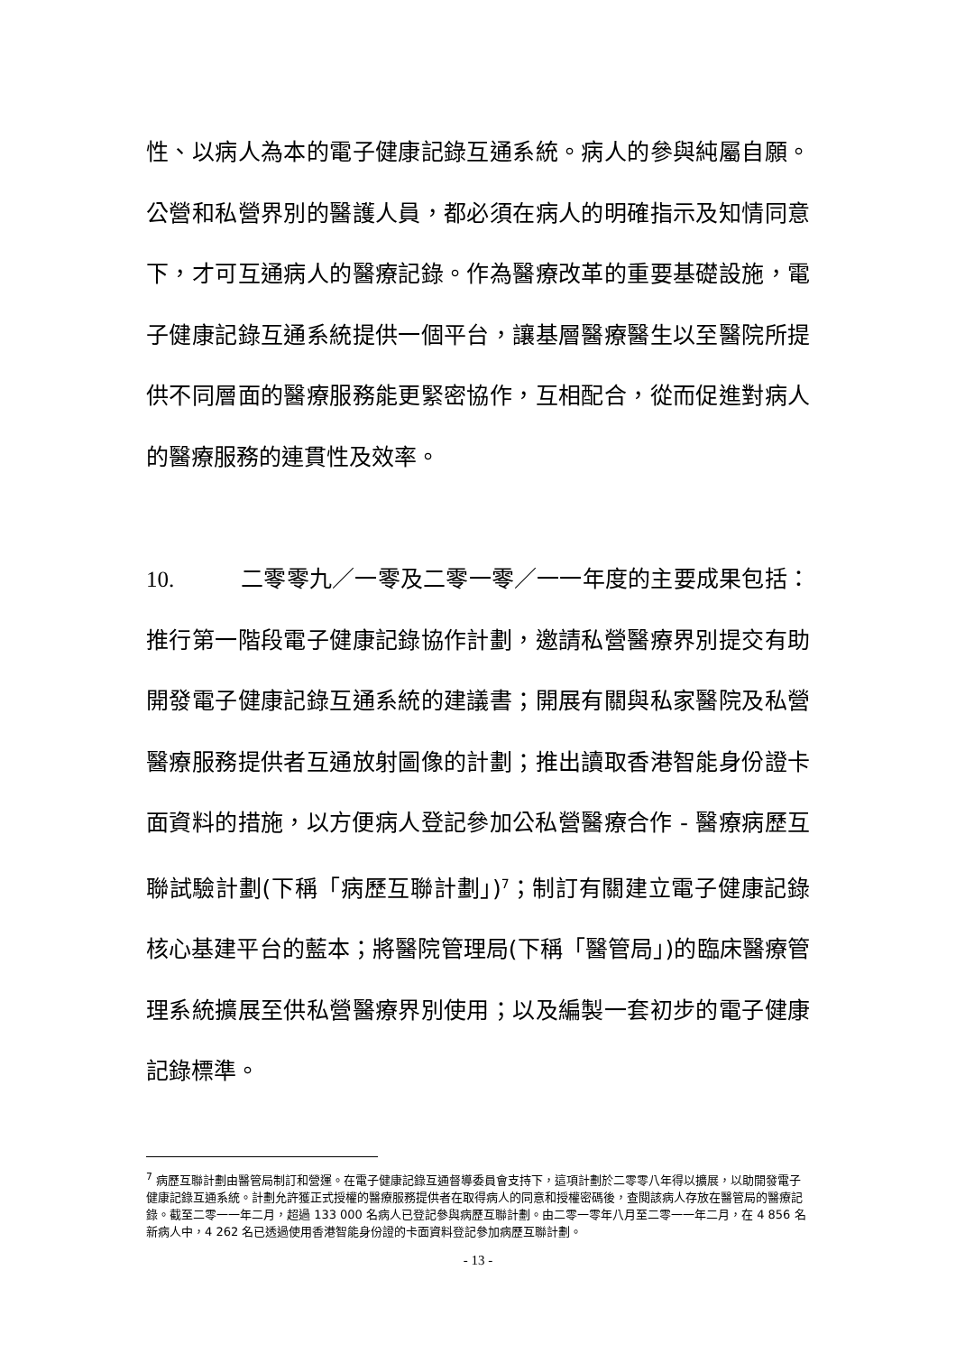性、以病人為本的電子健康記錄互通系統。病人的參與純屬自願。公營和私營界別的醫護人員，都必須在病人的明確指示及知情同意下，才可互通病人的醫療記錄。作為醫療改革的重要基礎設施，電子健康記錄互通系統提供一個平台，讓基層醫療醫生以至醫院所提供不同層面的醫療服務能更緊密協作，互相配合，從而促進對病人的醫療服務的連貫性及效率。
10. 二零零九／一零及二零一零／一一年度的主要成果包括：推行第一階段電子健康記錄協作計劃，邀請私營醫療界別提交有助開發電子健康記錄互通系統的建議書；開展有關與私家醫院及私營醫療服務提供者互通放射圖像的計劃；推出讀取香港智能身份證卡面資料的措施，以方便病人登記參加公私營醫療合作 - 醫療病歷互聯試驗計劃(下稱「病歷互聯計劃」)<sup>7</sup>；制訂有關建立電子健康記錄核心基建平台的藍本；將醫院管理局(下稱「醫管局」)的臨床醫療管理系統擴展至供私營醫療界別使用；以及編製一套初步的電子健康記錄標準。
<sup>7</sup> 病歷互聯計劃由醫管局制訂和營運。在電子健康記錄互通督導委員會支持下，這項計劃於二零零八年得以擴展，以助開發電子健康記錄互通系統。計劃允許獲正式授權的醫療服務提供者在取得病人的同意和授權密碼後，查閱該病人存放在醫管局的醫療記錄。截至二零一一年二月，超過 133 000 名病人已登記參與病歷互聯計劃。由二零一零年八月至二零一一年二月，在 4 856 名新病人中，4 262 名已透過使用香港智能身份證的卡面資料登記參加病歷互聯計劃。
- 13 -